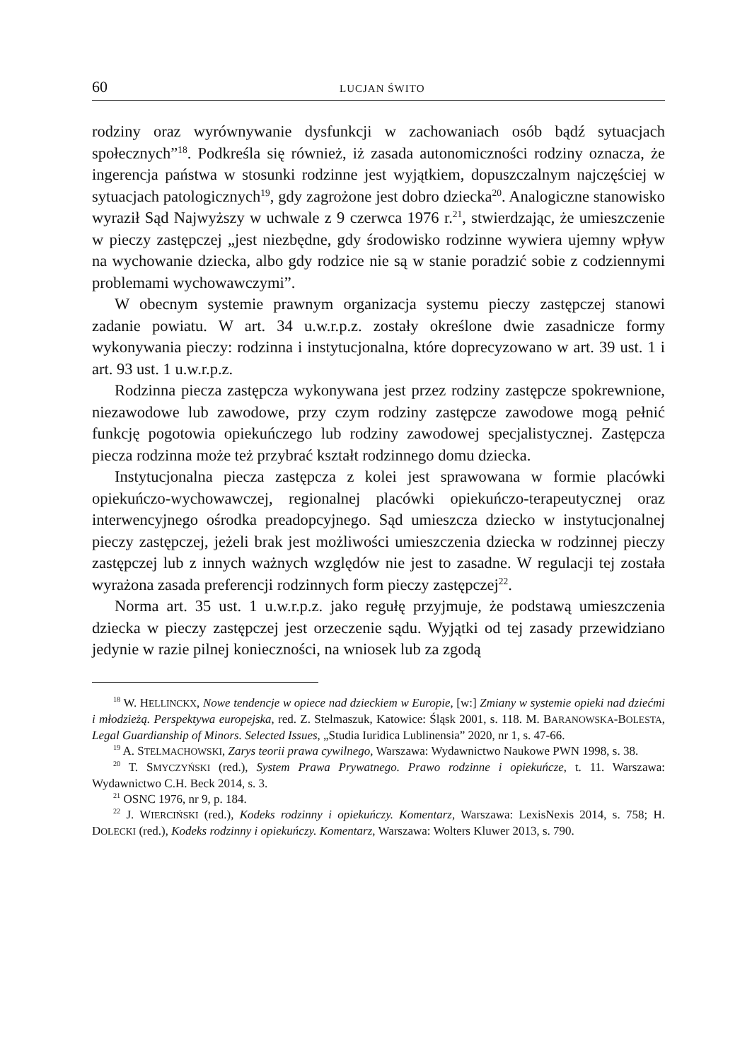60 LUCJAN ŚWITO
rodziny oraz wyrównywanie dysfunkcji w zachowaniach osób bądź sytuacjach społecznych”<sup>18</sup>. Podkreśla się również, iż zasada autonomiczności rodziny oznacza, że ingerencja państwa w stosunki rodzinne jest wyjątkiem, dopuszczalnym najczęściej w sytuacjach patologicznych<sup>19</sup>, gdy zagrożone jest dobro dziecka<sup>20</sup>. Analogiczne stanowisko wyraził Sąd Najwyższy w uchwale z 9 czerwca 1976 r.<sup>21</sup>, stwierdzając, że umieszczenie w pieczy zastępczej „jest niezbędne, gdy środowisko rodzinne wywiera ujemny wpływ na wychowanie dziecka, albo gdy rodzice nie są w stanie poradzić sobie z codziennymi problemami wychowawczymi”.
W obecnym systemie prawnym organizacja systemu pieczy zastępczej stanowi zadanie powiatu. W art. 34 u.w.r.p.z. zostały określone dwie zasadnicze formy wykonywania pieczy: rodzinna i instytucjonalna, które doprecyzowano w art. 39 ust. 1 i art. 93 ust. 1 u.w.r.p.z.
Rodzinna piecza zastępcza wykonywana jest przez rodziny zastępcze spokrewnione, niezawodowe lub zawodowe, przy czym rodziny zastępcze zawodowe mogą pełnić funkcję pogotowia opiekuńczego lub rodziny zawodowej specjalistycznej. Zastępcza piecza rodzinna może też przybrać kształt rodzinnego domu dziecka.
Instytucjonalna piecza zastępcza z kolei jest sprawowana w formie placówki opiekuńczo-wychowawczej, regionalnej placówki opiekuńczo-terapeutycznej oraz interwencyjnego ośrodka preadopcyjnego. Sąd umieszcza dziecko w instytucjonalnej pieczy zastępczej, jeżeli brak jest możliwości umieszczenia dziecka w rodzinnej pieczy zastępczej lub z innych ważnych względów nie jest to zasadne. W regulacji tej została wyrażona zasada preferencji rodzinnych form pieczy zastępczej<sup>22</sup>.
Norma art. 35 ust. 1 u.w.r.p.z. jako regułę przyjmuje, że podstawą umieszczenia dziecka w pieczy zastępczej jest orzeczenie sądu. Wyjątki od tej zasady przewidziano jedynie w razie pilnej konieczności, na wniosek lub za zgodą
<sup>18</sup> W. HELLINCKX, Nowe tendencje w opiece nad dzieckiem w Europie, [w:] Zmiany w systemie opieki nad dziećmi i młodzieżą. Perspektywa europejska, red. Z. Stelmaszuk, Katowice: Śląsk 2001, s. 118. M. BARANOWSKA-BOLESTA, Legal Guardianship of Minors. Selected Issues, „Studia Iuridica Lublinensia” 2020, nr 1, s. 47-66.
<sup>19</sup> A. STELMACHOWSKI, Zarys teorii prawa cywilnego, Warszawa: Wydawnictwo Naukowe PWN 1998, s. 38.
<sup>20</sup> T. SMYCZYŃSKI (red.), System Prawa Prywatnego. Prawo rodzinne i opiekuńcze, t. 11. Warszawa: Wydawnictwo C.H. Beck 2014, s. 3.
<sup>21</sup> OSNC 1976, nr 9, p. 184.
<sup>22</sup> J. WIERCIŃSKI (red.), Kodeks rodzinny i opiekuńczy. Komentarz, Warszawa: LexisNexis 2014, s. 758; H. DOLECKI (red.), Kodeks rodzinny i opiekuńczy. Komentarz, Warszawa: Wolters Kluwer 2013, s. 790.